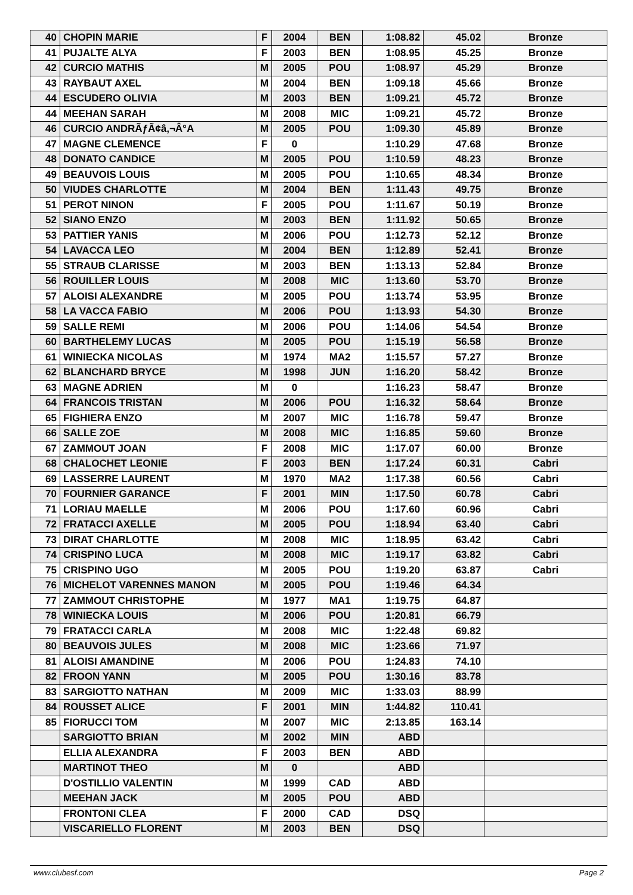| 40 | CHOPIN MARIE | F | 2004 | BEN | 1:08.82 | 45.02 | Bronze |
| 41 | PUJALTE ALYA | F | 2003 | BEN | 1:08.95 | 45.25 | Bronze |
| 42 | CURCIO MATHIS | M | 2005 | POU | 1:08.97 | 45.29 | Bronze |
| 43 | RAYBAUT AXEL | M | 2004 | BEN | 1:09.18 | 45.66 | Bronze |
| 44 | ESCUDERO OLIVIA | M | 2003 | BEN | 1:09.21 | 45.72 | Bronze |
| 44 | MEEHAN SARAH | M | 2008 | MIC | 1:09.21 | 45.72 | Bronze |
| 46 | CURCIO ANDRÃƒÃ¢â‚¬Â°A | M | 2005 | POU | 1:09.30 | 45.89 | Bronze |
| 47 | MAGNE CLEMENCE | F | 0 | | 1:10.29 | 47.68 | Bronze |
| 48 | DONATO CANDICE | M | 2005 | POU | 1:10.59 | 48.23 | Bronze |
| 49 | BEAUVOIS LOUIS | M | 2005 | POU | 1:10.65 | 48.34 | Bronze |
| 50 | VIUDES CHARLOTTE | M | 2004 | BEN | 1:11.43 | 49.75 | Bronze |
| 51 | PEROT NINON | F | 2005 | POU | 1:11.67 | 50.19 | Bronze |
| 52 | SIANO ENZO | M | 2003 | BEN | 1:11.92 | 50.65 | Bronze |
| 53 | PATTIER YANIS | M | 2006 | POU | 1:12.73 | 52.12 | Bronze |
| 54 | LAVACCA LEO | M | 2004 | BEN | 1:12.89 | 52.41 | Bronze |
| 55 | STRAUB CLARISSE | M | 2003 | BEN | 1:13.13 | 52.84 | Bronze |
| 56 | ROUILLER LOUIS | M | 2008 | MIC | 1:13.60 | 53.70 | Bronze |
| 57 | ALOISI ALEXANDRE | M | 2005 | POU | 1:13.74 | 53.95 | Bronze |
| 58 | LA VACCA FABIO | M | 2006 | POU | 1:13.93 | 54.30 | Bronze |
| 59 | SALLE REMI | M | 2006 | POU | 1:14.06 | 54.54 | Bronze |
| 60 | BARTHELEMY LUCAS | M | 2005 | POU | 1:15.19 | 56.58 | Bronze |
| 61 | WINIECKA NICOLAS | M | 1974 | MA2 | 1:15.57 | 57.27 | Bronze |
| 62 | BLANCHARD BRYCE | M | 1998 | JUN | 1:16.20 | 58.42 | Bronze |
| 63 | MAGNE ADRIEN | M | 0 | | 1:16.23 | 58.47 | Bronze |
| 64 | FRANCOIS TRISTAN | M | 2006 | POU | 1:16.32 | 58.64 | Bronze |
| 65 | FIGHIERA ENZO | M | 2007 | MIC | 1:16.78 | 59.47 | Bronze |
| 66 | SALLE ZOE | M | 2008 | MIC | 1:16.85 | 59.60 | Bronze |
| 67 | ZAMMOUT JOAN | F | 2008 | MIC | 1:17.07 | 60.00 | Bronze |
| 68 | CHALOCHET LEONIE | F | 2003 | BEN | 1:17.24 | 60.31 | Cabri |
| 69 | LASSERRE LAURENT | M | 1970 | MA2 | 1:17.38 | 60.56 | Cabri |
| 70 | FOURNIER GARANCE | F | 2001 | MIN | 1:17.50 | 60.78 | Cabri |
| 71 | LORIAU MAELLE | M | 2006 | POU | 1:17.60 | 60.96 | Cabri |
| 72 | FRATACCI AXELLE | M | 2005 | POU | 1:18.94 | 63.40 | Cabri |
| 73 | DIRAT CHARLOTTE | M | 2008 | MIC | 1:18.95 | 63.42 | Cabri |
| 74 | CRISPINO LUCA | M | 2008 | MIC | 1:19.17 | 63.82 | Cabri |
| 75 | CRISPINO UGO | M | 2005 | POU | 1:19.20 | 63.87 | Cabri |
| 76 | MICHELOT VARENNES MANON | M | 2005 | POU | 1:19.46 | 64.34 | |
| 77 | ZAMMOUT CHRISTOPHE | M | 1977 | MA1 | 1:19.75 | 64.87 | |
| 78 | WINIECKA LOUIS | M | 2006 | POU | 1:20.81 | 66.79 | |
| 79 | FRATACCI CARLA | M | 2008 | MIC | 1:22.48 | 69.82 | |
| 80 | BEAUVOIS JULES | M | 2008 | MIC | 1:23.66 | 71.97 | |
| 81 | ALOISI AMANDINE | M | 2006 | POU | 1:24.83 | 74.10 | |
| 82 | FROON YANN | M | 2005 | POU | 1:30.16 | 83.78 | |
| 83 | SARGIOTTO NATHAN | M | 2009 | MIC | 1:33.03 | 88.99 | |
| 84 | ROUSSET ALICE | F | 2001 | MIN | 1:44.82 | 110.41 | |
| 85 | FIORUCCI TOM | M | 2007 | MIC | 2:13.85 | 163.14 | |
| | SARGIOTTO BRIAN | M | 2002 | MIN | ABD | | |
| | ELLIA ALEXANDRA | F | 2003 | BEN | ABD | | |
| | MARTINOT THEO | M | 0 | | ABD | | |
| | D'OSTILLIO VALENTIN | M | 1999 | CAD | ABD | | |
| | MEEHAN JACK | M | 2005 | POU | ABD | | |
| | FRONTONI CLEA | F | 2000 | CAD | DSQ | | |
| | VISCARIELLO FLORENT | M | 2003 | BEN | DSQ | | |
www.clubesf.com Page 2